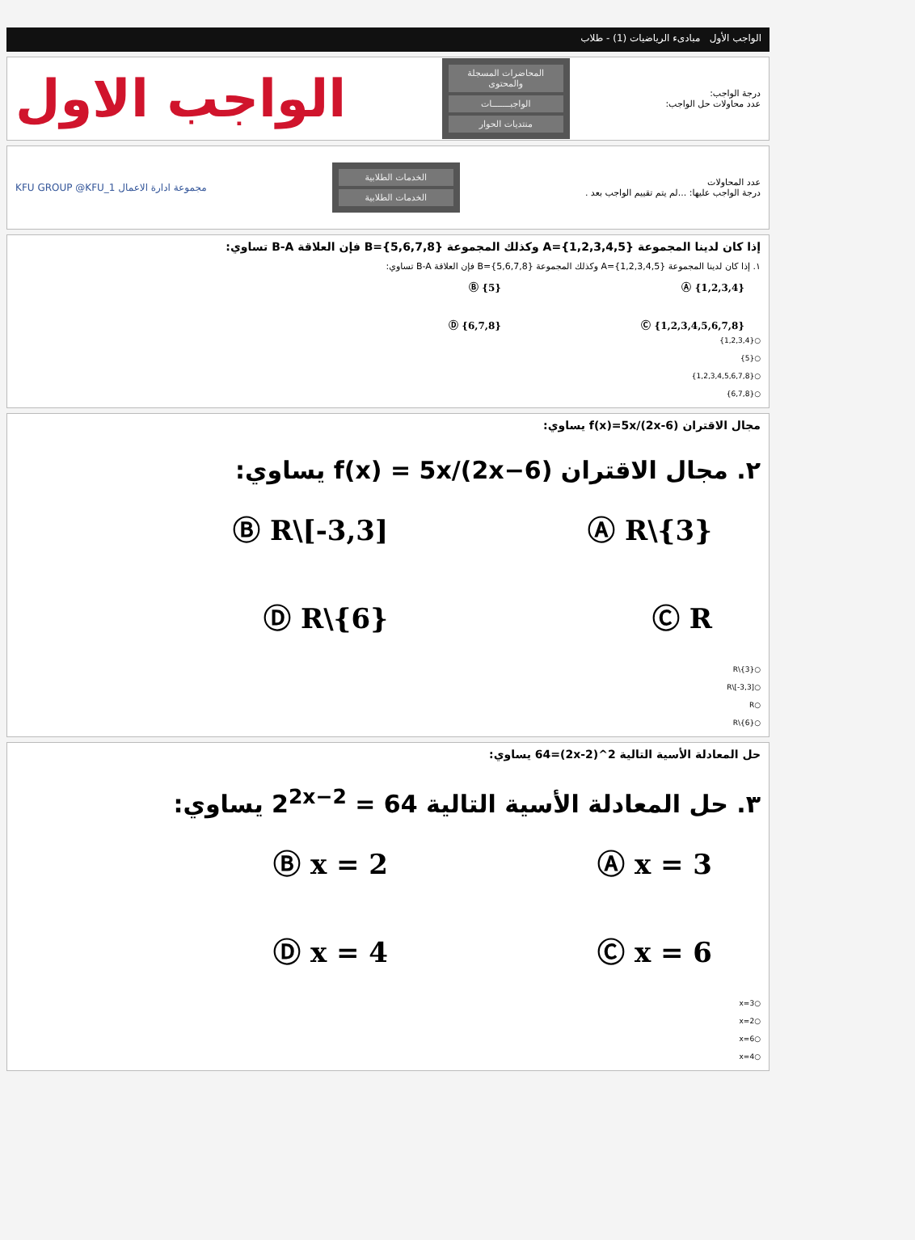الواجب الأول مبادىء الرياضيات (1) - طلاب
درجة الواجب:
عدد محاولات حل الواجب:
المحاضرات المسجلة والمحتوى
الواجبـــــــات
منتديات الحوار
الواجب الاول
عدد المحاولات
درجة الواجب عليها: ...لم يتم تقييم الواجب بعد .
الخدمات الطلابية
الخدمات الطلابية
مجموعة ادارة الاعمال KFU GROUP @KFU_1
إذا كان لدينا المجموعة A={1,2,3,4,5} وكذلك المجموعة B={5,6,7,8} فإن العلاقة B-A تساوي:
١. إذا كان لدينا المجموعة A={1,2,3,4,5} وكذلك المجموعة B={5,6,7,8} فإن العلاقة B-A تساوي:
Ⓐ {1,2,3,4} Ⓑ {5} Ⓒ {1,2,3,4,5,6,7,8} Ⓓ {6,7,8}
○{1,2,3,4}
○{5}
○{1,2,3,4,5,6,7,8}
○{6,7,8}
مجال الاقتران f(x)=5x/(2x-6) يساوي:
٢. مجال الاقتران f(x) = 5x/(2x−6) يساوي:
Ⓐ R\{3} Ⓑ R\[-3,3] Ⓒ R Ⓓ R\{6}
○R\{3}
○R\[-3,3]
○R
○R\{6}
حل المعادلة الأسية التالية 2^(2x-2)=64 يساوي:
٣. حل المعادلة الأسية التالية 2<sup>2x−2</sup> = 64 يساوي:
Ⓐ x = 3 Ⓑ x = 2 Ⓒ x = 6 Ⓓ x = 4
○x=3
○x=2
○x=6
○x=4